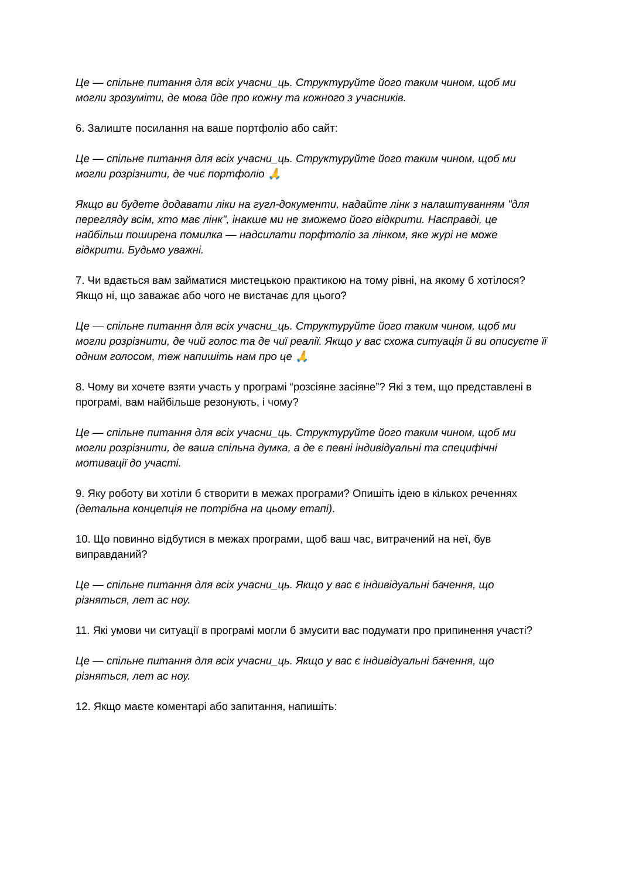Це — спільне питання для всіх учасни_ць. Структуруйте його таким чином, щоб ми могли зрозуміти, де мова йде про кожну та кожного з учасників.
6. Залиште посилання на ваше портфоліо або сайт:
Це — спільне питання для всіх учасни_ць. Структуруйте його таким чином, щоб ми могли розрізнити, де чиє портфоліо 🙏
Якщо ви будете додавати ліки на гугл-документи, надайте лінк з налаштуванням "для перегляду всім, хто має лінк", інакше ми не зможемо його відкрити. Насправді, це найбільш поширена помилка — надсилати порфтоліо за лінком, яке журі не може відкрити. Будьмо уважні.
7. Чи вдається вам займатися мистецькою практикою на тому рівні, на якому б хотілося? Якщо ні, що заважає або чого не вистачає для цього?
Це — спільне питання для всіх учасни_ць. Структуруйте його таким чином, щоб ми могли розрізнити, де чий голос та де чиї реалії. Якщо у вас схожа ситуація й ви описуєте її одним голосом, теж напишіть нам про це 🙏
8. Чому ви хочете взяти участь у програмі “розсіяне засіяне”? Які з тем, що представлені в програмі, вам найбільше резонують, і чому?
Це — спільне питання для всіх учасни_ць. Структуруйте його таким чином, щоб ми могли розрізнити, де ваша спільна думка, а де є певні індивідуальні та специфічні мотивації до участі.
9. Яку роботу ви хотіли б створити в межах програми? Опишіть ідею в кількох реченнях (детальна концепція не потрібна на цьому етапі).
10. Що повинно відбутися в межах програми, щоб ваш час, витрачений на неї, був виправданий?
Це — спільне питання для всіх учасни_ць. Якщо у вас є індивідуальні бачення, що різняться, лет ас ноу.
11. Які умови чи ситуації в програмі могли б змусити вас подумати про припинення участі?
Це — спільне питання для всіх учасни_ць. Якщо у вас є індивідуальні бачення, що різняться, лет ас ноу.
12. Якщо маєте коментарі або запитання, напишіть: